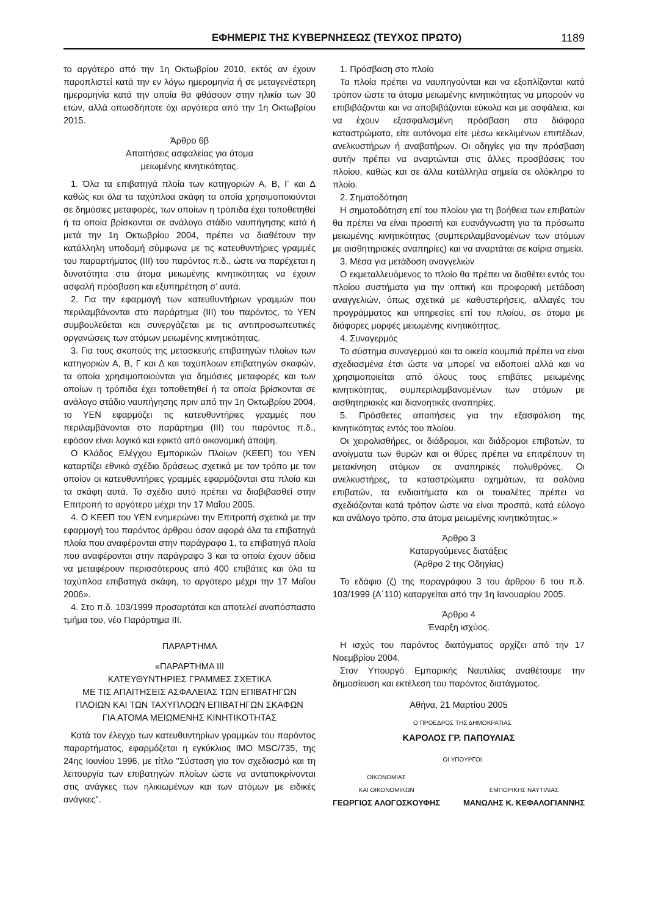ΕΦΗΜΕΡΙΣ ΤΗΣ ΚΥΒΕΡΝΗΣΕΩΣ (ΤΕΥΧΟΣ ΠΡΩΤΟ) 1189
το αργότερο από την 1η Οκτωβρίου 2010, εκτός αν έχουν παροπλιστεί κατά την εν λόγω ημερομηνία ή σε μεταγενέστερη ημερομηνία κατά την οποία θα φθάσουν στην ηλικία των 30 ετών, αλλά οπωσδήποτε όχι αργότερα από την 1η Οκτωβρίου 2015.
Άρθρο 6β
Απαιτήσεις ασφαλείας για άτομα
μειωμένης κινητικότητας.
1. Όλα τα επιβατηγά πλοία των κατηγοριών Α, Β, Γ και Δ καθώς και όλα τα ταχύπλοα σκάφη τα οποία χρησιμοποιούνται σε δημόσιες μεταφορές, των οποίων η τρόπιδα έχει τοποθετηθεί ή τα οποία βρίσκονται σε ανάλογο στάδιο ναυπήγησης κατά ή μετά την 1η Οκτωβρίου 2004, πρέπει να διαθέτουν την κατάλληλη υποδομή σύμφωνα με τις κατευθυντήριες γραμμές του παραρτήματος (ΙΙΙ) του παρόντος π.δ., ώστε να παρέχεται η δυνατότητα στα άτομα μειωμένης κινητικότητας να έχουν ασφαλή πρόσβαση και εξυπηρέτηση σ’ αυτά.
2. Για την εφαρμογή των κατευθυντήριων γραμμών που περιλαμβάνονται στο παράρτημα (ΙΙΙ) του παρόντος, το ΥΕΝ συμβουλεύεται και συνεργάζεται με τις αντιπροσωπευτικές οργανώσεις των ατόμων μειωμένης κινητικότητας.
3. Για τους σκοπούς της μετασκευής επιβατηγών πλοίων των κατηγοριών Α, Β, Γ και Δ και ταχύπλοων επιβατηγών σκαφών, τα οποία χρησιμοποιούνται για δημόσιες μεταφορές και των οποίων η τρόπιδα έχει τοποθετηθεί ή τα οποία βρίσκονται σε ανάλογο στάδιο ναυπήγησης πριν από την 1η Οκτωβρίου 2004, το ΥΕΝ εφαρμόζει τις κατευθυντήριες γραμμές που περιλαμβάνονται στο παράρτημα (ΙΙΙ) του παρόντος π.δ., εφόσον είναι λογικό και εφικτό από οικονομική άποψη.
Ο Κλάδος Ελέγχου Εμπορικών Πλοίων (ΚΕΕΠ) του ΥΕΝ καταρτίζει εθνικό σχέδιο δράσεως σχετικά με τον τρόπο με τον οποίον οι κατευθυντήριες γραμμές εφαρμόζονται στα πλοία και τα σκάφη αυτά. Το σχέδιο αυτό πρέπει να διαβιβασθεί στην Επιτροπή το αργότερο μέχρι την 17 Μαΐου 2005.
4. Ο ΚΕΕΠ του ΥΕΝ ενημερώνει την Επιτροπή σχετικά με την εφαρμογή του παρόντος άρθρου όσον αφορά όλα τα επιβατηγά πλοία που αναφέρονται στην παράγραφο 1, τα επιβατηγά πλοία που αναφέρονται στην παράγραφο 3 και τα οποία έχουν άδεια να μεταφέρουν περισσότερους από 400 επιβάτες και όλα τα ταχύπλοα επιβατηγά σκάφη, το αργότερο μέχρι την 17 Μαΐου 2006».
4. Στο π.δ. 103/1999 προσαρτάται και αποτελεί αναπόσπαστο τμήμα του, νέο Παράρτημα ΙΙΙ.
ΠΑΡΑΡΤΗΜΑ
«ΠΑΡΑΡΤΗΜΑ ΙΙΙ
ΚΑΤΕΥΘΥΝΤΗΡΙΕΣ ΓΡΑΜΜΕΣ ΣΧΕΤΙΚΑ
ΜΕ ΤΙΣ ΑΠΑΙΤΗΣΕΙΣ ΑΣΦΑΛΕΙΑΣ ΤΩΝ ΕΠΙΒΑΤΗΓΩΝ
ΠΛΟΙΩΝ ΚΑΙ ΤΩΝ ΤΑΧΥΠΛΟΩΝ ΕΠΙΒΑΤΗΓΩΝ ΣΚΑΦΩΝ
ΓΙΑ ΑΤΟΜΑ ΜΕΙΩΜΕΝΗΣ ΚΙΝΗΤΙΚΟΤΗΤΑΣ
Κατά τον έλεγχο των κατευθυντηρίων γραμμών του παρόντος παραρτήματος, εφαρμόζεται η εγκύκλιος IMO MSC/735, της 24ης Ιουνίου 1996, με τίτλο "Σύσταση για τον σχεδιασμό και τη λειτουργία των επιβατηγών πλοίων ώστε να ανταποκρίνονται στις ανάγκες των ηλικιωμένων και των ατόμων με ειδικές ανάγκες".
1. Πρόσβαση στο πλοίο
Τα πλοία πρέπει να ναυπηγούνται και να εξοπλίζονται κατά τρόπον ώστε τα άτομα μειωμένης κινητικότητας να μπορούν να επιβιβάζονται και να αποβιβάζονται εύκολα και με ασφάλεια, και να έχουν εξασφαλισμένη πρόσβαση στα διάφορα καταστρώματα, είτε αυτόνομα είτε μέσω κεκλιμένων επιπέδων, ανελκυστήρων ή αναβατήρων. Οι οδηγίες για την πρόσβαση αυτήν πρέπει να αναρτώνται στις άλλες προσβάσεις του πλοίου, καθώς και σε άλλα κατάλληλα σημεία σε ολόκληρο το πλοίο.
2. Σηματοδότηση
Η σηματοδότηση επί του πλοίου για τη βοήθεια των επιβατών θα πρέπει να είναι προσιτή και ευανάγνωστη για τα πρόσωπα μειωμένης κινητικότητας (συμπεριλαμβανομένων των ατόμων με αισθητηριακές αναπηρίες) και να αναρτάται σε καίρια σημεία.
3. Μέσα για μετάδοση αναγγελιών
Ο εκμεταλλευόμενος το πλοίο θα πρέπει να διαθέτει εντός του πλοίου συστήματα για την οπτική και προφορική μετάδοση αναγγελιών, όπως σχετικά με καθυστερήσεις, αλλαγές του προγράμματος και υπηρεσίες επί του πλοίου, σε άτομα με διάφορες μορφές μειωμένης κινητικότητας.
4. Συναγερμός
Το σύστημα συναγερμού και τα οικεία κουμπιά πρέπει να είναι σχεδιασμένα έτσι ώστε να μπορεί να ειδοποιεί αλλά και να χρησιμοποιείται από όλους τους επιβάτες μειωμένης κινητικότητας, συμπεριλαμβανομένων των ατόμων με αισθητηριακές και διανοητικές αναπηρίες.
5. Πρόσθετες απαιτήσεις για την εξασφάλιση της κινητικότητας εντός του πλοίου.
Οι χειρολισθήρες, οι διάδρομοι, και διάδρομοι επιβατών, τα ανοίγματα των θυρών και οι θύρες πρέπει να επιτρέπουν τη μετακίνηση ατόμων σε αναπηρικές πολυθρόνες. Οι ανελκυστήρες, τα καταστρώματα οχημάτων, τα σαλόνια επιβατών, τα ενδιαιτήματα και οι τουαλέτες πρέπει να σχεδιάζονται κατά τρόπον ώστε να είναι προσιτά, κατά εύλογο και ανάλογο τρόπο, στα άτομα μειωμένης κινητικότητας.»
Άρθρο 3
Καταργούμενες διατάξεις
(Άρθρο 2 της Οδηγίας)
Το εδάφιο (ζ) της παραγράφου 3 του άρθρου 6 του π.δ. 103/1999 (Α΄110) καταργείται από την 1η Ιανουαρίου 2005.
Άρθρο 4
Έναρξη ισχύος.
Η ισχύς του παρόντος διατάγματος αρχίζει από την 17 Νοεμβρίου 2004.
Στον Υπουργό Εμπορικής Ναυτιλίας αναθέτουμε την δημοσίευση και εκτέλεση του παρόντος διατάγματος.
Αθήνα, 21 Μαρτίου 2005
Ο ΠΡΟΕΔΡΟΣ ΤΗΣ ΔΗΜΟΚΡΑΤΙΑΣ
ΚΑΡΟΛΟΣ ΓΡ. ΠΑΠΟΥΛΙΑΣ
ΟΙ ΥΠΟΥΡΓΟΙ
ΟΙΚΟΝΟΜΙΑΣ
ΚΑΙ ΟΙΚΟΝΟΜΙΚΩΝ
ΓΕΩΡΓΙΟΣ ΑΛΟΓΟΣΚΟΥΦΗΣ
ΕΜΠΟΡΙΚΗΣ ΝΑΥΤΙΛΙΑΣ
ΜΑΝΩΛΗΣ Κ. ΚΕΦΑΛΟΓΙΑΝΝΗΣ